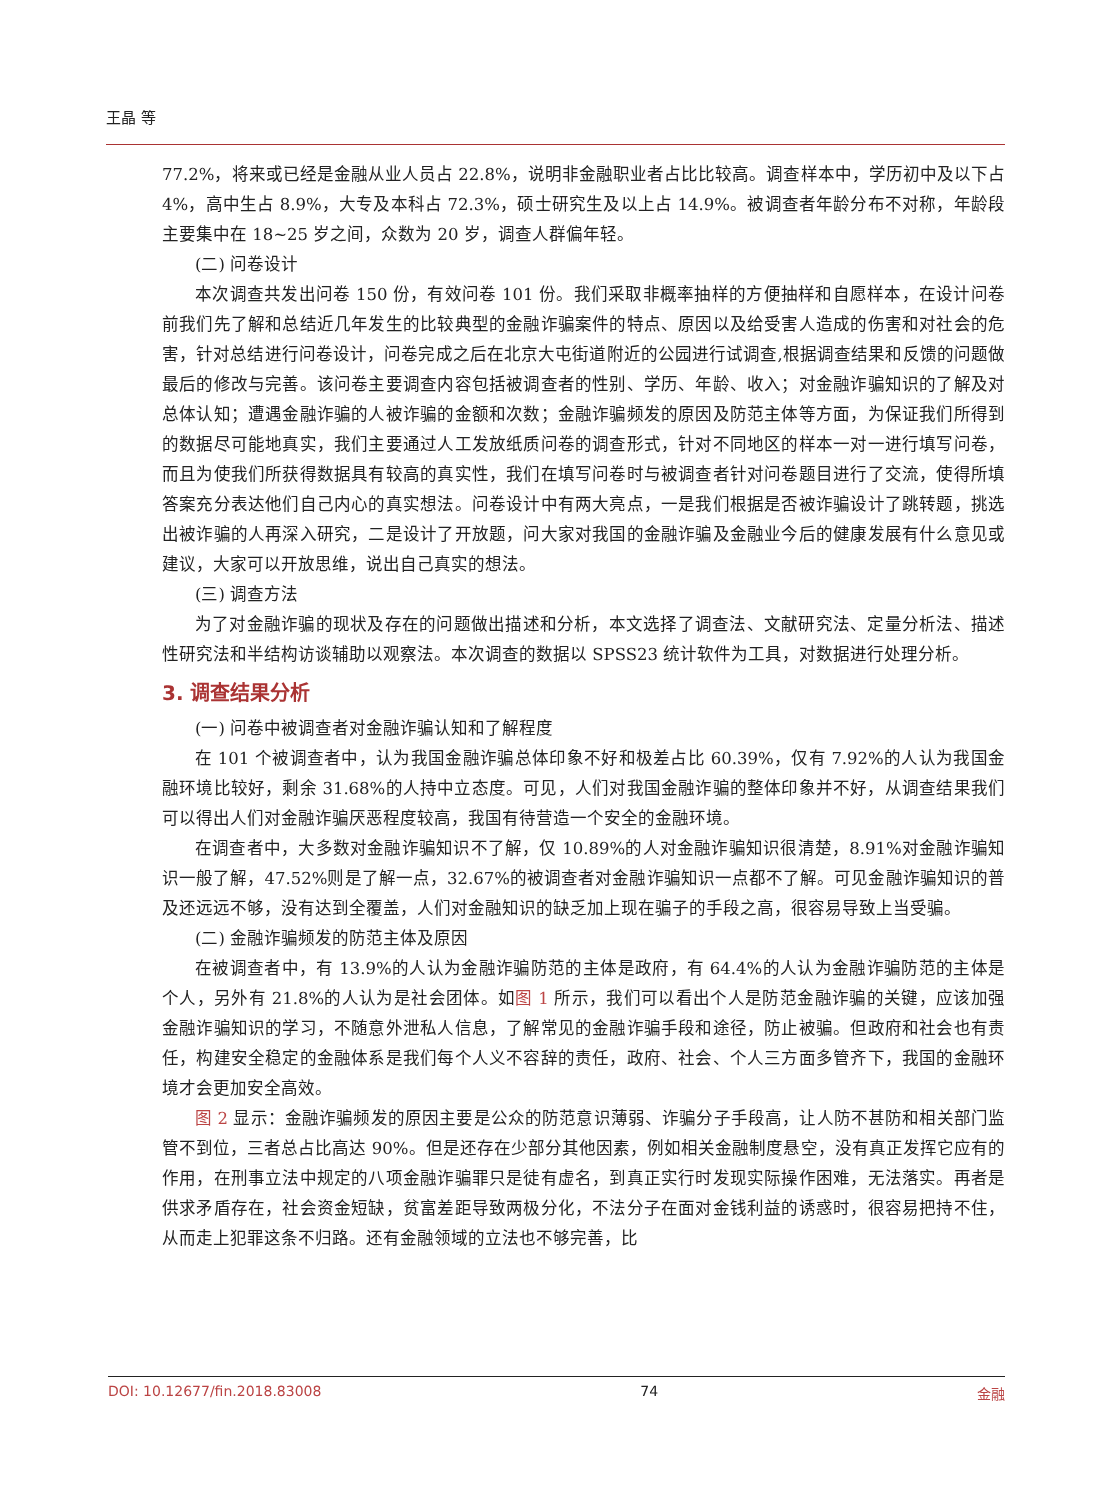王晶 等
77.2%，将来或已经是金融从业人员占 22.8%，说明非金融职业者占比比较高。调查样本中，学历初中及以下占 4%，高中生占 8.9%，大专及本科占 72.3%，硕士研究生及以上占 14.9%。被调查者年龄分布不对称，年龄段主要集中在 18~25 岁之间，众数为 20 岁，调查人群偏年轻。
(二) 问卷设计
本次调查共发出问卷 150 份，有效问卷 101 份。我们采取非概率抽样的方便抽样和自愿样本，在设计问卷前我们先了解和总结近几年发生的比较典型的金融诈骗案件的特点、原因以及给受害人造成的伤害和对社会的危害，针对总结进行问卷设计，问卷完成之后在北京大屯街道附近的公园进行试调查,根据调查结果和反馈的问题做最后的修改与完善。该问卷主要调查内容包括被调查者的性别、学历、年龄、收入；对金融诈骗知识的了解及对总体认知；遭遇金融诈骗的人被诈骗的金额和次数；金融诈骗频发的原因及防范主体等方面，为保证我们所得到的数据尽可能地真实，我们主要通过人工发放纸质问卷的调查形式，针对不同地区的样本一对一进行填写问卷，而且为使我们所获得数据具有较高的真实性，我们在填写问卷时与被调查者针对问卷题目进行了交流，使得所填答案充分表达他们自己内心的真实想法。问卷设计中有两大亮点，一是我们根据是否被诈骗设计了跳转题，挑选出被诈骗的人再深入研究，二是设计了开放题，问大家对我国的金融诈骗及金融业今后的健康发展有什么意见或建议，大家可以开放思维，说出自己真实的想法。
(三) 调查方法
为了对金融诈骗的现状及存在的问题做出描述和分析，本文选择了调查法、文献研究法、定量分析法、描述性研究法和半结构访谈辅助以观察法。本次调查的数据以 SPSS23 统计软件为工具，对数据进行处理分析。
3. 调查结果分析
(一) 问卷中被调查者对金融诈骗认知和了解程度
在 101 个被调查者中，认为我国金融诈骗总体印象不好和极差占比 60.39%，仅有 7.92%的人认为我国金融环境比较好，剩余 31.68%的人持中立态度。可见，人们对我国金融诈骗的整体印象并不好，从调查结果我们可以得出人们对金融诈骗厌恶程度较高，我国有待营造一个安全的金融环境。
在调查者中，大多数对金融诈骗知识不了解，仅 10.89%的人对金融诈骗知识很清楚，8.91%对金融诈骗知识一般了解，47.52%则是了解一点，32.67%的被调查者对金融诈骗知识一点都不了解。可见金融诈骗知识的普及还远远不够，没有达到全覆盖，人们对金融知识的缺乏加上现在骗子的手段之高，很容易导致上当受骗。
(二) 金融诈骗频发的防范主体及原因
在被调查者中，有 13.9%的人认为金融诈骗防范的主体是政府，有 64.4%的人认为金融诈骗防范的主体是个人，另外有 21.8%的人认为是社会团体。如图 1 所示，我们可以看出个人是防范金融诈骗的关键，应该加强金融诈骗知识的学习，不随意外泄私人信息，了解常见的金融诈骗手段和途径，防止被骗。但政府和社会也有责任，构建安全稳定的金融体系是我们每个人义不容辞的责任，政府、社会、个人三方面多管齐下，我国的金融环境才会更加安全高效。
图 2 显示：金融诈骗频发的原因主要是公众的防范意识薄弱、诈骗分子手段高，让人防不甚防和相关部门监管不到位，三者总占比高达 90%。但是还存在少部分其他因素，例如相关金融制度悬空，没有真正发挥它应有的作用，在刑事立法中规定的八项金融诈骗罪只是徒有虚名，到真正实行时发现实际操作困难，无法落实。再者是供求矛盾存在，社会资金短缺，贫富差距导致两极分化，不法分子在面对金钱利益的诱惑时，很容易把持不住，从而走上犯罪这条不归路。还有金融领域的立法也不够完善，比
DOI: 10.12677/fin.2018.83008 74 金融